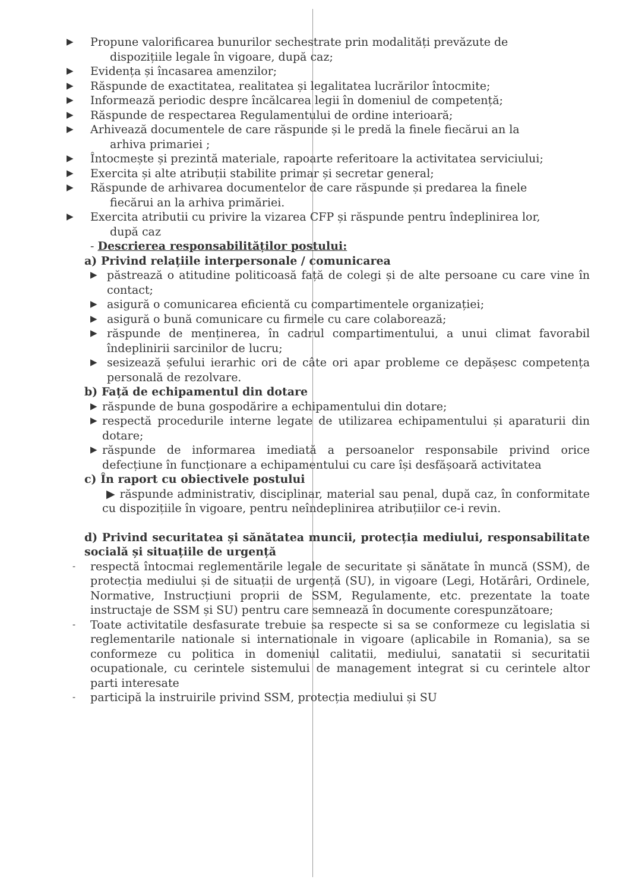▶ Propune valorificarea bunurilor sechestrate prin modalități prevăzute de
dispozițiile legale în vigoare, după caz;
▶ Evidența și încasarea amenzilor;
▶ Răspunde de exactitatea, realitatea și legalitatea lucrărilor întocmite;
▶ Informează periodic despre încălcarea legii în domeniul de competență;
▶ Răspunde de respectarea Regulamentului de ordine interioară;
▶ Arhivează documentele de care răspunde și le predă la finele fiecărui an la
arhiva primariei ;
▶ Întocmește și prezintă materiale, rapoarte referitoare la activitatea serviciului;
▶ Exercita și alte atribuții stabilite primar și secretar general;
▶ Răspunde de arhivarea documentelor de care răspunde și predarea la finele
fiecărui an la arhiva primăriei.
▶ Exercita atributii cu privire la vizarea CFP și răspunde pentru îndeplinirea lor,
după caz
- Descrierea responsabilităților postului:
a) Privind relațiile interpersonale / comunicarea
▶ păstrează o atitudine politicoasă față de colegi și de alte persoane cu care vine în contact;
▶ asigură o comunicarea eficientă cu compartimentele organizației;
▶ asigură o bună comunicare cu firmele cu care colaborează;
▶ răspunde de menținerea, în cadrul compartimentului, a unui climat favorabil îndeplinirii sarcinilor de lucru;
▶ sesizează șefului ierarhic ori de câte ori apar probleme ce depășesc competența personală de rezolvare.
b) Față de echipamentul din dotare
▶ răspunde de buna gospodărire a echipamentului din dotare;
▶ respectă procedurile interne legate de utilizarea echipamentului și aparaturii din dotare;
▶ răspunde de informarea imediată a persoanelor responsabile privind orice defecțiune în funcționare a echipamentului cu care își desfășoară activitatea
c) În raport cu obiectivele postului
▶ răspunde administrativ, disciplinar, material sau penal, după caz, în conformitate cu dispozițiile în vigoare, pentru neîndeplinirea atribuțiilor ce-i revin.
d) Privind securitatea și sănătatea muncii, protecția mediului, responsabilitate socială și situațiile de urgență
- respectă întocmai reglementările legale de securitate și sănătate în muncă (SSM), de protecția mediului și de situații de urgență (SU), in vigoare (Legi, Hotărâri, Ordinele, Normative, Instrucțiuni proprii de SSM, Regulamente, etc. prezentate la toate instructaje de SSM și SU) pentru care semnează în documente corespunzătoare;
- Toate activitatile desfasurate trebuie sa respecte si sa se conformeze cu legislatia si reglementarile nationale si internationale in vigoare (aplicabile in Romania), sa se conformeze cu politica in domeniul calitatii, mediului, sanatatii si securitatii ocupationale, cu cerintele sistemului de management integrat si cu cerintele altor parti interesate
- participă la instruirile privind SSM, protecția mediului și SU